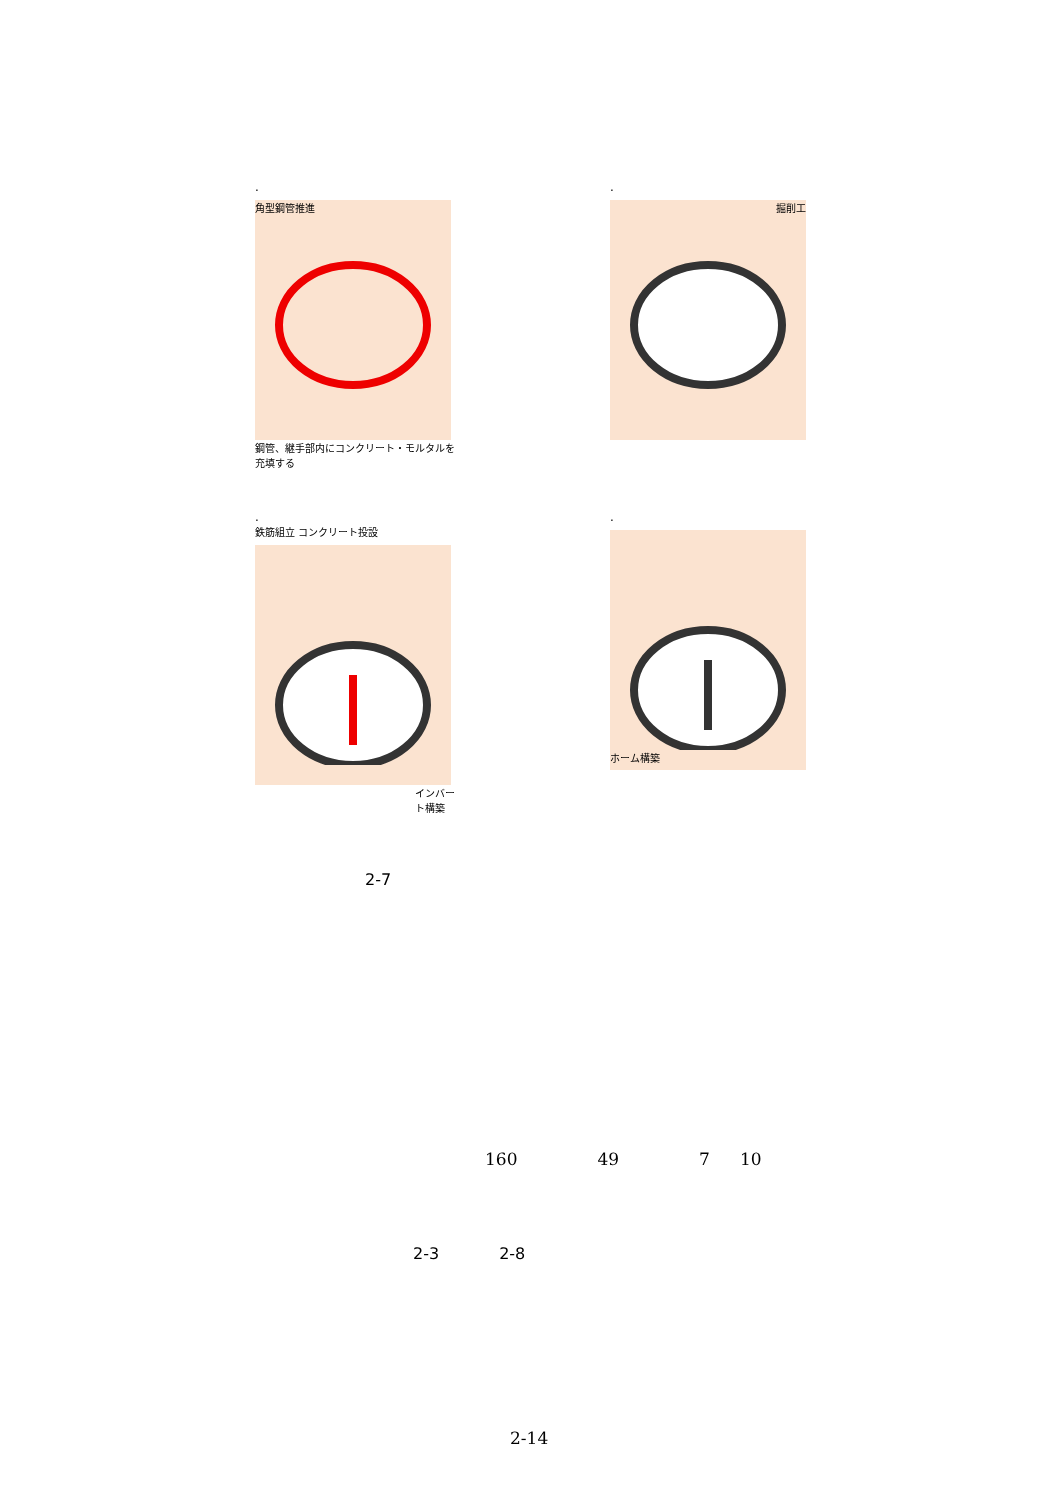.
角型鋼管推進
鋼管、継手部内にコンクリート・モルタルを充填する
.
掘削工
.
鉄筋組立 コンクリート投設
インバート構築
.
ホーム構築
2-7
160 49 7 10
2-3 2-8
2-14